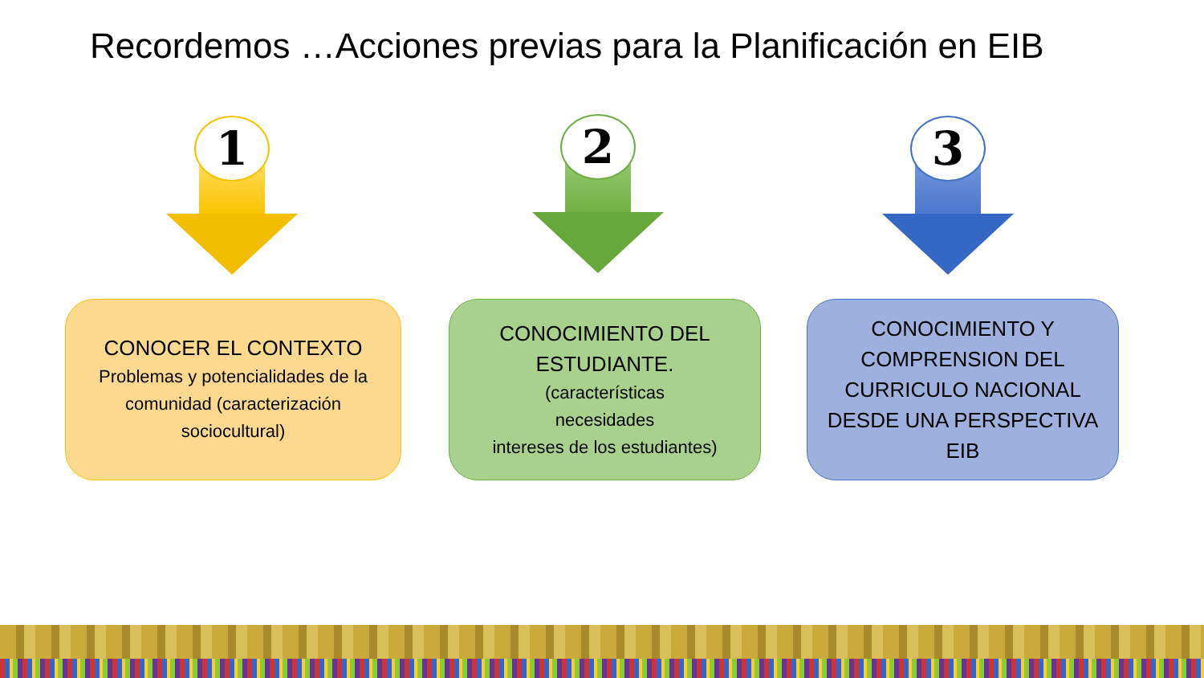Recordemos …Acciones previas para la Planificación en EIB
1 2 3
CONOCER EL CONTEXTO
Problemas y potencialidades de la comunidad (caracterización sociocultural)
CONOCIMIENTO DEL ESTUDIANTE.
(características
necesidades
intereses de los estudiantes)
CONOCIMIENTO Y COMPRENSION DEL CURRICULO NACIONAL DESDE UNA PERSPECTIVA EIB